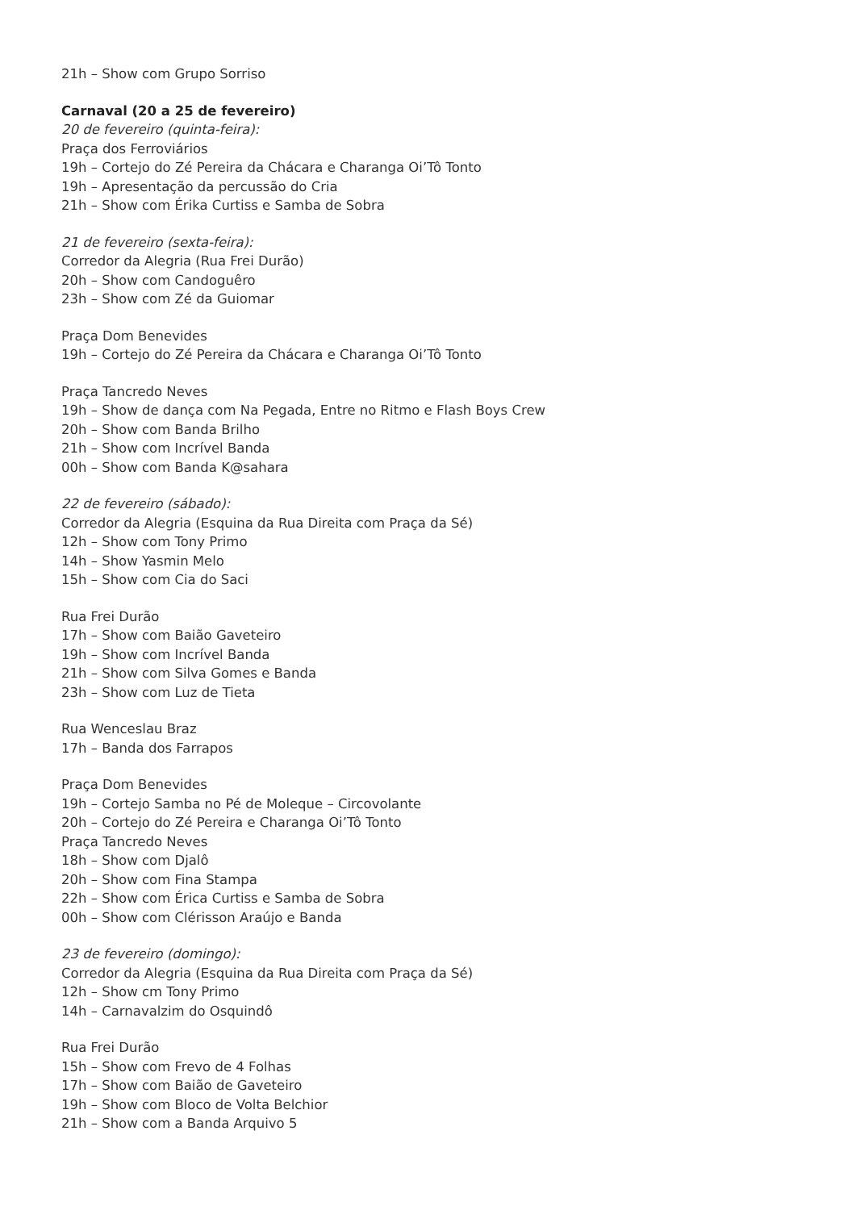21h – Show com Grupo Sorriso
Carnaval (20 a 25 de fevereiro)
20 de fevereiro (quinta-feira):
Praça dos Ferroviários
19h – Cortejo do Zé Pereira da Chácara e Charanga Oi’Tô Tonto
19h – Apresentação da percussão do Cria
21h – Show com Érika Curtiss e Samba de Sobra
21 de fevereiro (sexta-feira):
Corredor da Alegria (Rua Frei Durão)
20h – Show com Candoguêro
23h – Show com Zé da Guiomar
Praça Dom Benevides
19h – Cortejo do Zé Pereira da Chácara e Charanga Oi’Tô Tonto
Praça Tancredo Neves
19h – Show de dança com Na Pegada, Entre no Ritmo e Flash Boys Crew
20h – Show com Banda Brilho
21h – Show com Incrível Banda
00h – Show com Banda K@sahara
22 de fevereiro (sábado):
Corredor da Alegria (Esquina da Rua Direita com Praça da Sé)
12h – Show com Tony Primo
14h – Show Yasmin Melo
15h – Show com Cia do Saci
Rua Frei Durão
17h – Show com Baião Gaveteiro
19h – Show com Incrível Banda
21h – Show com Silva Gomes e Banda
23h – Show com Luz de Tieta
Rua Wenceslau Braz
17h – Banda dos Farrapos
Praça Dom Benevides
19h – Cortejo Samba no Pé de Moleque – Circovolante
20h – Cortejo do Zé Pereira e Charanga Oi’Tô Tonto
Praça Tancredo Neves
18h – Show com Djalô
20h – Show com Fina Stampa
22h – Show com Érica Curtiss e Samba de Sobra
00h – Show com Clérisson Araújo e Banda
23 de fevereiro (domingo):
Corredor da Alegria (Esquina da Rua Direita com Praça da Sé)
12h – Show cm Tony Primo
14h – Carnavalzim do Osquindô
Rua Frei Durão
15h – Show com Frevo de 4 Folhas
17h – Show com Baião de Gaveteiro
19h – Show com Bloco de Volta Belchior
21h – Show com a Banda Arquivo 5